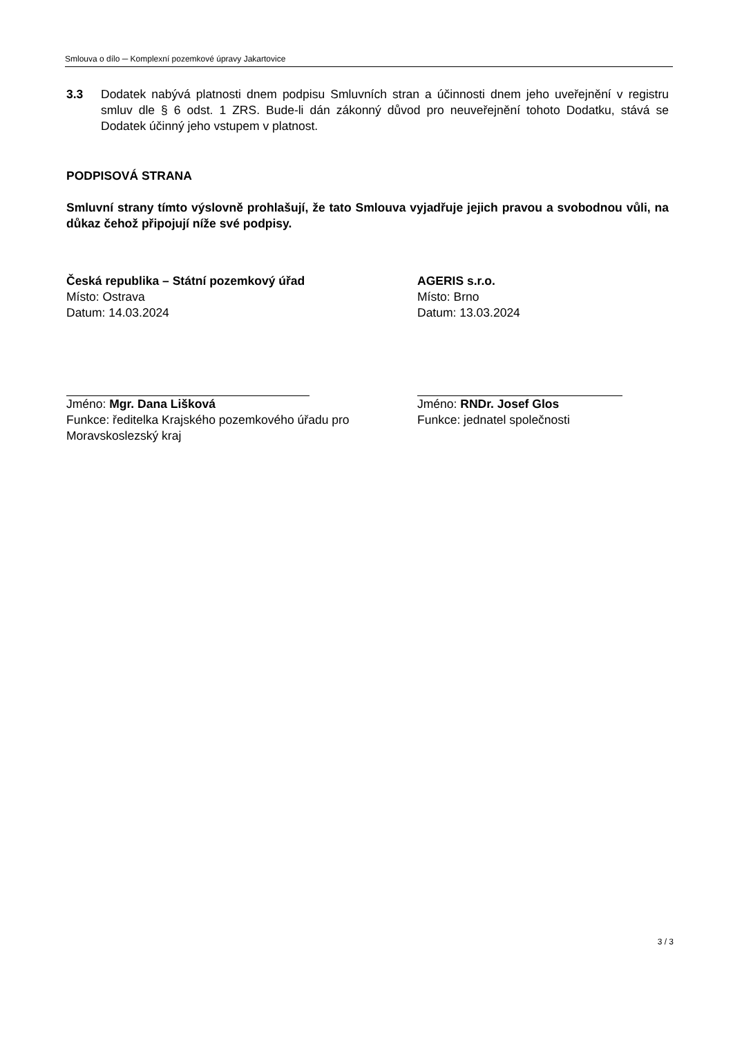Smlouva o dílo ─ Komplexní pozemkové úpravy Jakartovice
3.3 Dodatek nabývá platnosti dnem podpisu Smluvních stran a účinnosti dnem jeho uveřejnění v registru smluv dle § 6 odst. 1 ZRS. Bude-li dán zákonný důvod pro neuveřejnění tohoto Dodatku, stává se Dodatek účinný jeho vstupem v platnost.
PODPISOVÁ STRANA
Smluvní strany tímto výslovně prohlašují, že tato Smlouva vyjadřuje jejich pravou a svobodnou vůli, na důkaz čehož připojují níže své podpisy.
Česká republika – Státní pozemkový úřad
Místo: Ostrava
Datum: 14.03.2024
Jméno: Mgr. Dana Lišková
Funkce: ředitelka Krajského pozemkového úřadu pro Moravskoslezský kraj
AGERIS s.r.o.
Místo: Brno
Datum: 13.03.2024
Jméno: RNDr. Josef Glos
Funkce: jednatel společnosti
3 / 3